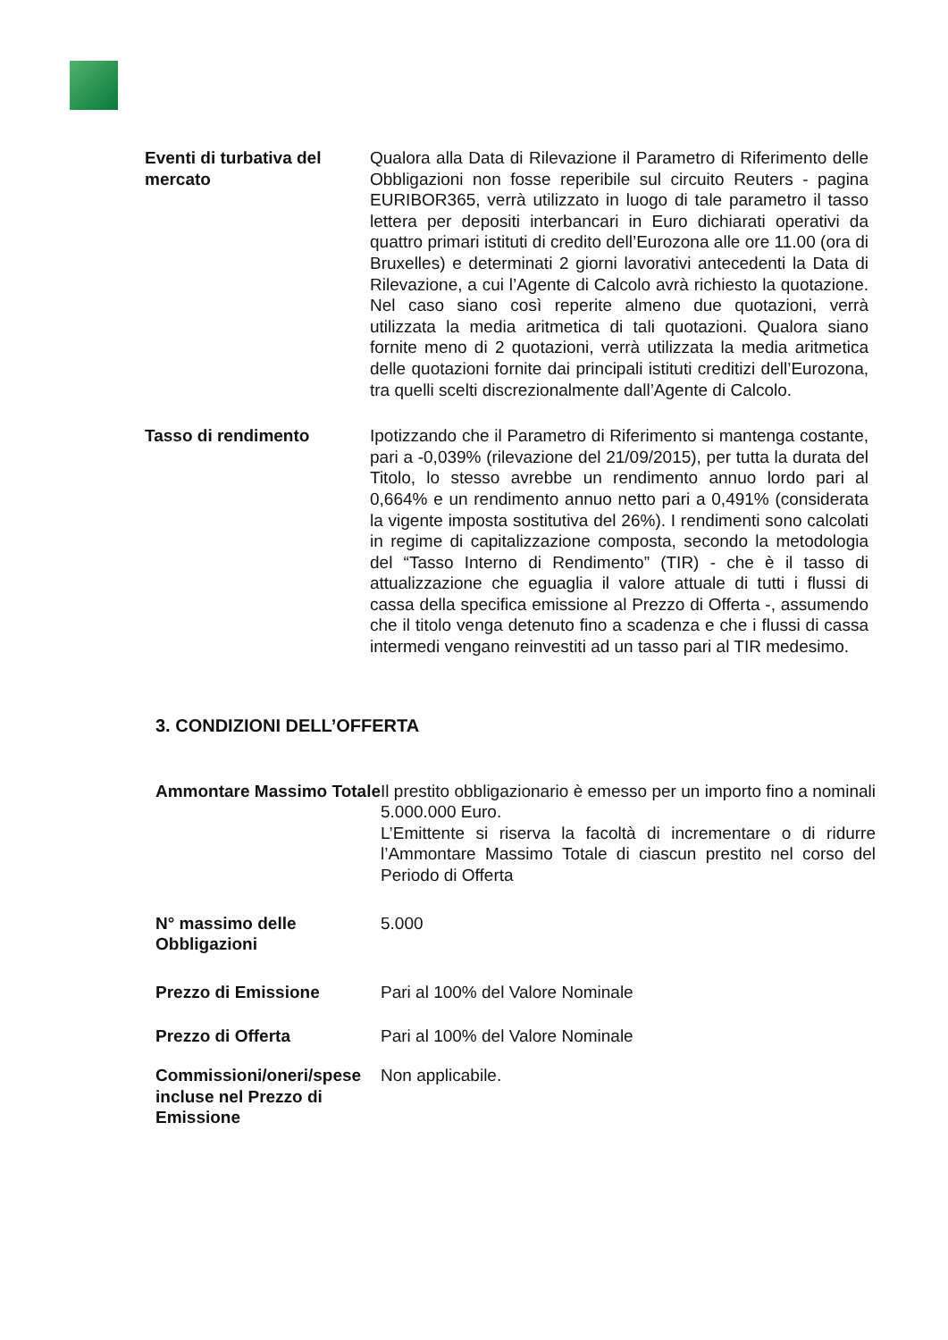| Eventi di turbativa del mercato | Qualora alla Data di Rilevazione il Parametro di Riferimento delle Obbligazioni non fosse reperibile sul circuito Reuters - pagina EURIBOR365, verrà utilizzato in luogo di tale parametro il tasso lettera per depositi interbancari in Euro dichiarati operativi da quattro primari istituti di credito dell’Eurozona alle ore 11.00 (ora di Bruxelles) e determinati 2 giorni lavorativi antecedenti la Data di Rilevazione, a cui l’Agente di Calcolo avrà richiesto la quotazione. Nel caso siano così reperite almeno due quotazioni, verrà utilizzata la media aritmetica di tali quotazioni. Qualora siano fornite meno di 2 quotazioni, verrà utilizzata la media aritmetica delle quotazioni fornite dai principali istituti creditizi dell’Eurozona, tra quelli scelti discrezionalmente dall’Agente di Calcolo. |
| Tasso di rendimento | Ipotizzando che il Parametro di Riferimento si mantenga costante, pari a -0,039% (rilevazione del 21/09/2015), per tutta la durata del Titolo, lo stesso avrebbe un rendimento annuo lordo pari al 0,664% e un rendimento annuo netto pari a 0,491% (considerata la vigente imposta sostitutiva del 26%). I rendimenti sono calcolati in regime di capitalizzazione composta, secondo la metodologia del “Tasso Interno di Rendimento” (TIR) - che è il tasso di attualizzazione che eguaglia il valore attuale di tutti i flussi di cassa della specifica emissione al Prezzo di Offerta -, assumendo che il titolo venga detenuto fino a scadenza e che i flussi di cassa intermedi vengano reinvestiti ad un tasso pari al TIR medesimo. |
3. CONDIZIONI DELL’OFFERTA
| Ammontare Massimo Totale | Il prestito obbligazionario è emesso per un importo fino a nominali 5.000.000 Euro. L’Emittente si riserva la facoltà di incrementare o di ridurre l’Ammontare Massimo Totale di ciascun prestito nel corso del Periodo di Offerta |
| N° massimo delle Obbligazioni | 5.000 |
| Prezzo di Emissione | Pari al 100% del Valore Nominale |
| Prezzo di Offerta | Pari al 100% del Valore Nominale |
| Commissioni/oneri/spese incluse nel Prezzo di Emissione | Non applicabile. |